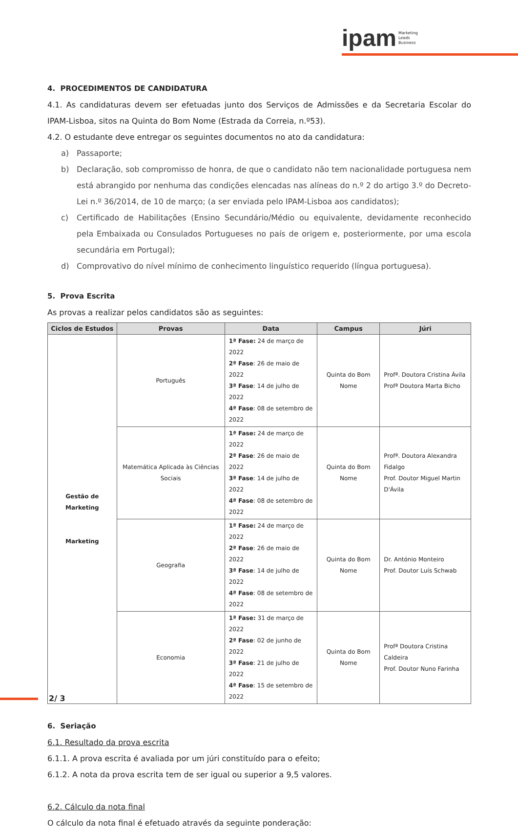ipam Marketing
Leads
Business
4. PROCEDIMENTOS DE CANDIDATURA
4.1. As candidaturas devem ser efetuadas junto dos Serviços de Admissões e da Secretaria Escolar do IPAM-Lisboa, sitos na Quinta do Bom Nome (Estrada da Correia, n.º53).
4.2. O estudante deve entregar os seguintes documentos no ato da candidatura:
a) Passaporte;
b) Declaração, sob compromisso de honra, de que o candidato não tem nacionalidade portuguesa nem está abrangido por nenhuma das condições elencadas nas alíneas do n.º 2 do artigo 3.º do Decreto-Lei n.º 36/2014, de 10 de março; (a ser enviada pelo IPAM-Lisboa aos candidatos);
c) Certificado de Habilitações (Ensino Secundário/Médio ou equivalente, devidamente reconhecido pela Embaixada ou Consulados Portugueses no país de origem e, posteriormente, por uma escola secundária em Portugal);
d) Comprovativo do nível mínimo de conhecimento linguístico requerido (língua portuguesa).
5. Prova Escrita
As provas a realizar pelos candidatos são as seguintes:
| Ciclos de Estudos | Provas | Data | Campus | Júri |
| --- | --- | --- | --- | --- |
| Gestão de Marketing Marketing | Português | 1ª Fase: 24 de março de 2022 2ª Fase : 26 de maio de 2022 3ª Fase : 14 de julho de 2022 4ª Fase : 08 de setembro de 2022 | Quinta do Bom Nome | Profª. Doutora Cristina Ávila Profª Doutora Marta Bicho |
| | Matemática Aplicada às Ciências Sociais | 1ª Fase: 24 de março de 2022 2ª Fase : 26 de maio de 2022 3ª Fase : 14 de julho de 2022 4ª Fase : 08 de setembro de 2022 | Quinta do Bom Nome | Profª. Doutora Alexandra Fidalgo Prof. Doutor Miguel Martin D'Ávila |
| | Geografia | 1ª Fase: 24 de março de 2022 2ª Fase : 26 de maio de 2022 3ª Fase : 14 de julho de 2022 4ª Fase : 08 de setembro de 2022 | Quinta do Bom Nome | Dr. António Monteiro Prof. Doutor Luís Schwab |
| | Economia | 1ª Fase: 31 de março de 2022 2ª Fase : 02 de junho de 2022 3ª Fase : 21 de julho de 2022 4ª Fase : 15 de setembro de 2022 | Quinta do Bom Nome | Profª Doutora Cristina Caldeira Prof. Doutor Nuno Farinha |
6. Seriação
6.1. Resultado da prova escrita
6.1.1. A prova escrita é avaliada por um júri constituído para o efeito;
6.1.2. A nota da prova escrita tem de ser igual ou superior a 9,5 valores.
6.2. Cálculo da nota final
O cálculo da nota final é efetuado através da seguinte ponderação:
2/ 3